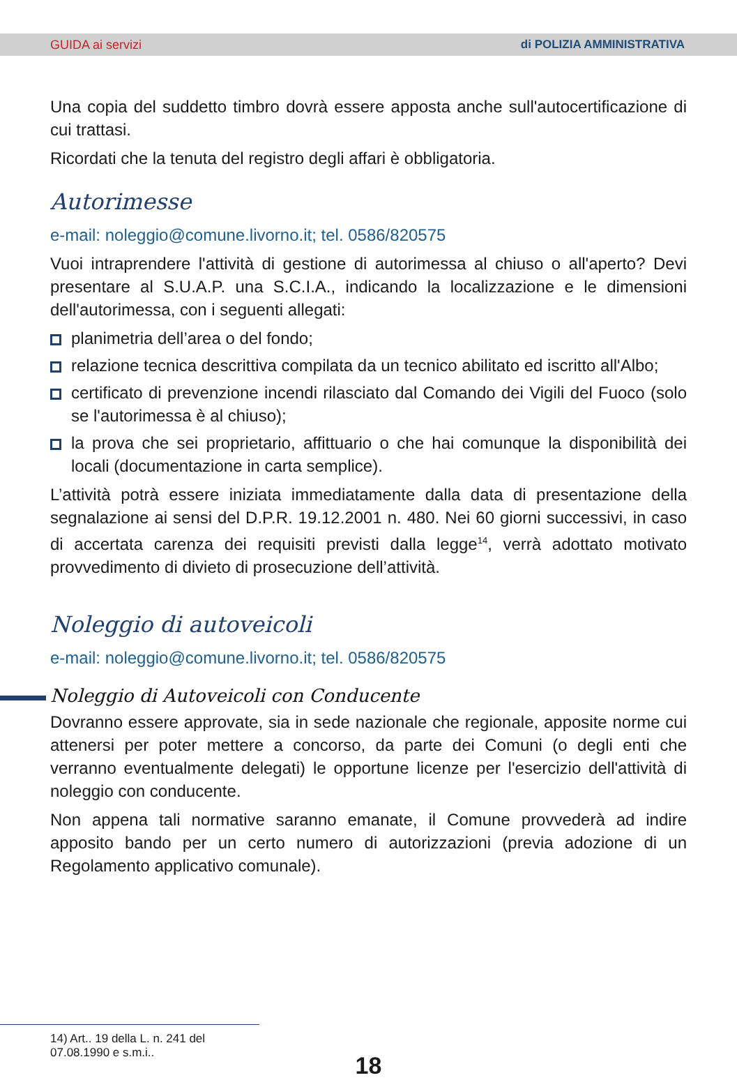GUIDA ai servizi di POLIZIA AMMINISTRATIVA
Una copia del suddetto timbro dovrà essere apposta anche sull'autocertificazione di cui trattasi.
Ricordati che la tenuta del registro degli affari è obbligatoria.
Autorimesse
e-mail: noleggio@comune.livorno.it; tel. 0586/820575
Vuoi intraprendere l'attività di gestione di autorimessa al chiuso o all'aperto? Devi presentare al S.U.A.P. una S.C.I.A., indicando la localizzazione e le dimensioni dell'autorimessa, con i seguenti allegati:
planimetria dell’area o del fondo;
relazione tecnica descrittiva compilata da un tecnico abilitato ed iscritto all'Albo;
certificato di prevenzione incendi rilasciato dal Comando dei Vigili del Fuoco (solo se l'autorimessa è al chiuso);
la prova che sei proprietario, affittuario o che hai comunque la disponibilità dei locali (documentazione in carta semplice).
L’attività potrà essere iniziata immediatamente dalla data di presentazione della segnalazione ai sensi del D.P.R. 19.12.2001 n. 480. Nei 60 giorni successivi, in caso di accertata carenza dei requisiti previsti dalla legge<sup>14</sup>, verrà adottato motivato provvedimento di divieto di prosecuzione dell’attività.
Noleggio di autoveicoli
e-mail: noleggio@comune.livorno.it; tel. 0586/820575
Noleggio di Autoveicoli con Conducente
Dovranno essere approvate, sia in sede nazionale che regionale, apposite norme cui attenersi per poter mettere a concorso, da parte dei Comuni (o degli enti che verranno eventualmente delegati) le opportune licenze per l'esercizio dell'attività di noleggio con conducente.
Non appena tali normative saranno emanate, il Comune provvederà ad indire apposito bando per un certo numero di autorizzazioni (previa adozione di un Regolamento applicativo comunale).
14) Art.. 19 della L. n. 241 del 07.08.1990 e s.m.i..
18